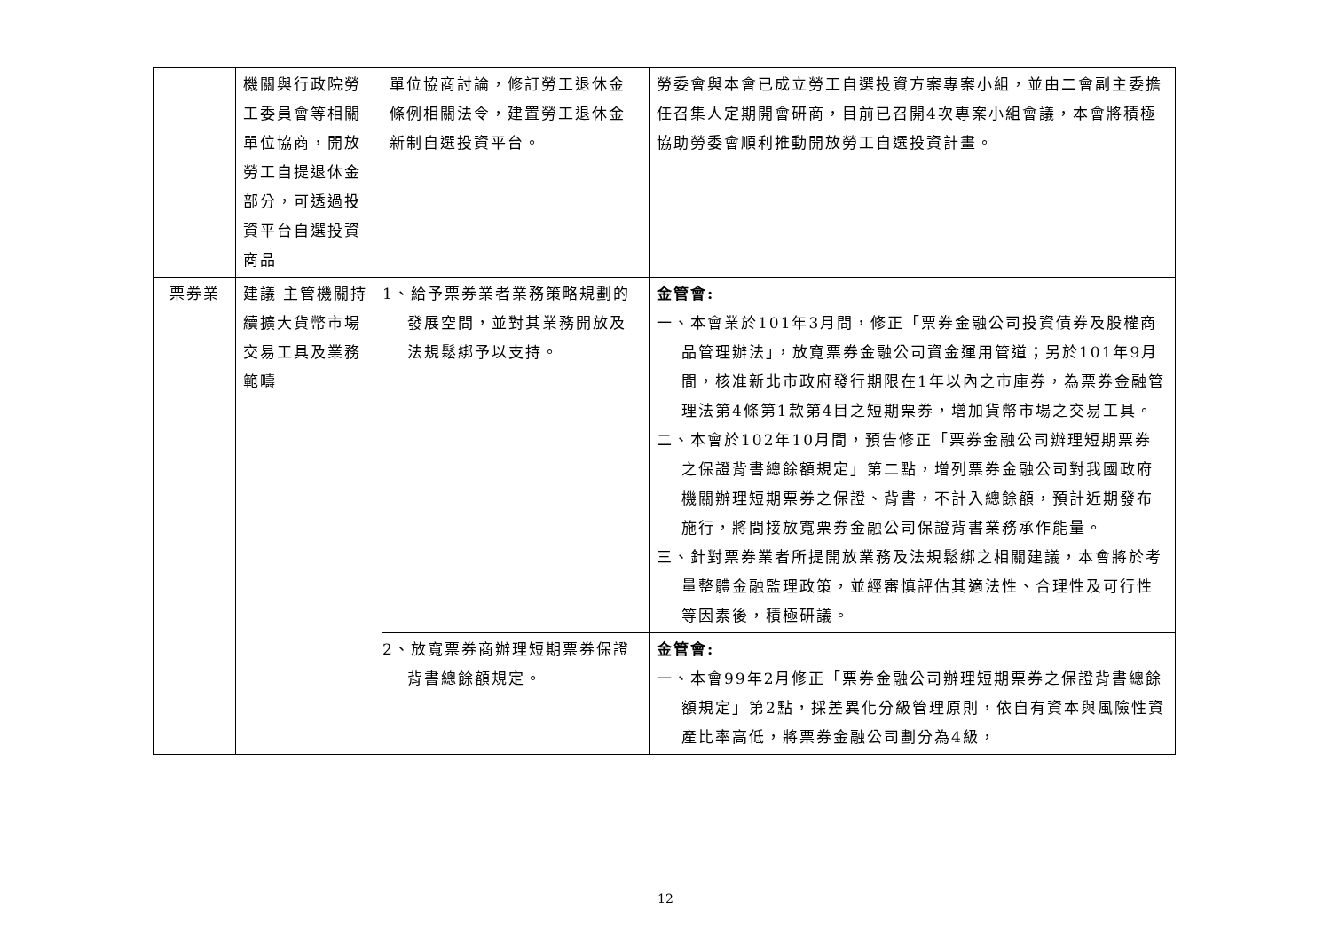| | 機關與行政院勞工委員會等相關單位協商，開放勞工自提退休金部分，可透過投資平台自選投資商品 | 單位協商討論，修訂勞工退休金條例相關法令，建置勞工退休金新制自選投資平台。 | 勞委會與本會已成立勞工自選投資方案專案小組，並由二會副主委擔任召集人定期開會研商，目前已召開4次專案小組會議，本會將積極協助勞委會順利推動開放勞工自選投資計畫。 |
| 票券業 | 建議 主管機關持續擴大貨幣市場交易工具及業務範疇 | 1、給予票券業者業務策略規劃的發展空間，並對其業務開放及法規鬆綁予以支持。 | 金管會: 一、本會業於101年3月間，修正「票券金融公司投資債券及股權商品管理辦法」，放寬票券金融公司資金運用管道；另於101年9月間，核准新北市政府發行期限在1年以內之市庫券，為票券金融管理法第4條第1款第4目之短期票券，增加貨幣市場之交易工具。 二、本會於102年10月間，預告修正「票券金融公司辦理短期票券之保證背書總餘額規定」第二點，增列票券金融公司對我國政府機關辦理短期票券之保證、背書，不計入總餘額，預計近期發布施行，將間接放寬票券金融公司保證背書業務承作能量。 三、針對票券業者所提開放業務及法規鬆綁之相關建議，本會將於考量整體金融監理政策，並經審慎評估其適法性、合理性及可行性等因素後，積極研議。 |
| | | 2、放寬票券商辦理短期票券保證背書總餘額規定。 | 金管會: 一、本會99年2月修正「票券金融公司辦理短期票券之保證背書總餘額規定」第2點，採差異化分級管理原則，依自有資本與風險性資產比率高低，將票券金融公司劃分為4級， |
12